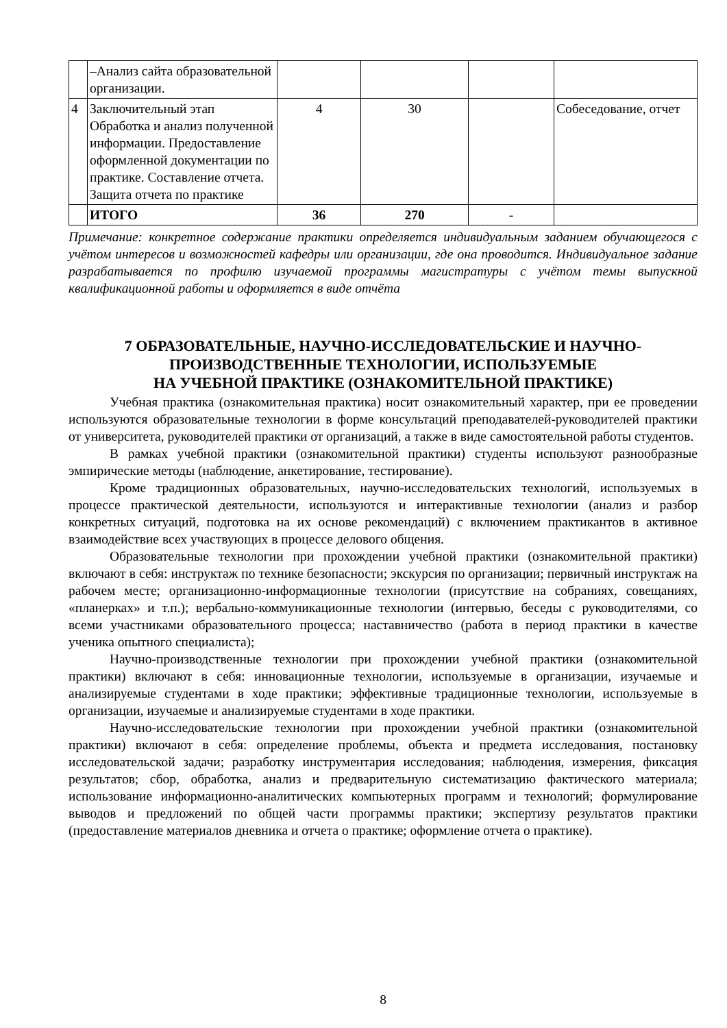| | –Анализ сайта образовательной организации. | | | | |
| 4 | Заключительный этап Обработка и анализ полученной информации. Предоставление оформленной документации по практике. Составление отчета. Защита отчета по практике | 4 | 30 | | Собеседование, отчет |
| | ИТОГО | 36 | 270 | - | |
Примечание: конкретное содержание практики определяется индивидуальным заданием обучающегося с учётом интересов и возможностей кафедры или организации, где она проводится. Индивидуальное задание разрабатывается по профилю изучаемой программы магистратуры с учётом темы выпускной квалификационной работы и оформляется в виде отчёта
7 ОБРАЗОВАТЕЛЬНЫЕ, НАУЧНО-ИССЛЕДОВАТЕЛЬСКИЕ И НАУЧНО-ПРОИЗВОДСТВЕННЫЕ ТЕХНОЛОГИИ, ИСПОЛЬЗУЕМЫЕ
НА УЧЕБНОЙ ПРАКТИКЕ (ОЗНАКОМИТЕЛЬНОЙ ПРАКТИКЕ)
Учебная практика (ознакомительная практика) носит ознакомительный характер, при ее проведении используются образовательные технологии в форме консультаций преподавателей-руководителей практики от университета, руководителей практики от организаций, а также в виде самостоятельной работы студентов.
В рамках учебной практики (ознакомительной практики) студенты используют разнообразные эмпирические методы (наблюдение, анкетирование, тестирование).
Кроме традиционных образовательных, научно-исследовательских технологий, используемых в процессе практической деятельности, используются и интерактивные технологии (анализ и разбор конкретных ситуаций, подготовка на их основе рекомендаций) с включением практикантов в активное взаимодействие всех участвующих в процессе делового общения.
Образовательные технологии при прохождении учебной практики (ознакомительной практики) включают в себя: инструктаж по технике безопасности; экскурсия по организации; первичный инструктаж на рабочем месте; организационно-информационные технологии (присутствие на собраниях, совещаниях, «планерках» и т.п.); вербально-коммуникационные технологии (интервью, беседы с руководителями, со всеми участниками образовательного процесса; наставничество (работа в период практики в качестве ученика опытного специалиста);
Научно-производственные технологии при прохождении учебной практики (ознакомительной практики) включают в себя: инновационные технологии, используемые в организации, изучаемые и анализируемые студентами в ходе практики; эффективные традиционные технологии, используемые в организации, изучаемые и анализируемые студентами в ходе практики.
Научно-исследовательские технологии при прохождении учебной практики (ознакомительной практики) включают в себя: определение проблемы, объекта и предмета исследования, постановку исследовательской задачи; разработку инструментария исследования; наблюдения, измерения, фиксация результатов; сбор, обработка, анализ и предварительную систематизацию фактического материала; использование информационно-аналитических компьютерных программ и технологий; формулирование выводов и предложений по общей части программы практики; экспертизу результатов практики (предоставление материалов дневника и отчета о практике; оформление отчета о практике).
8